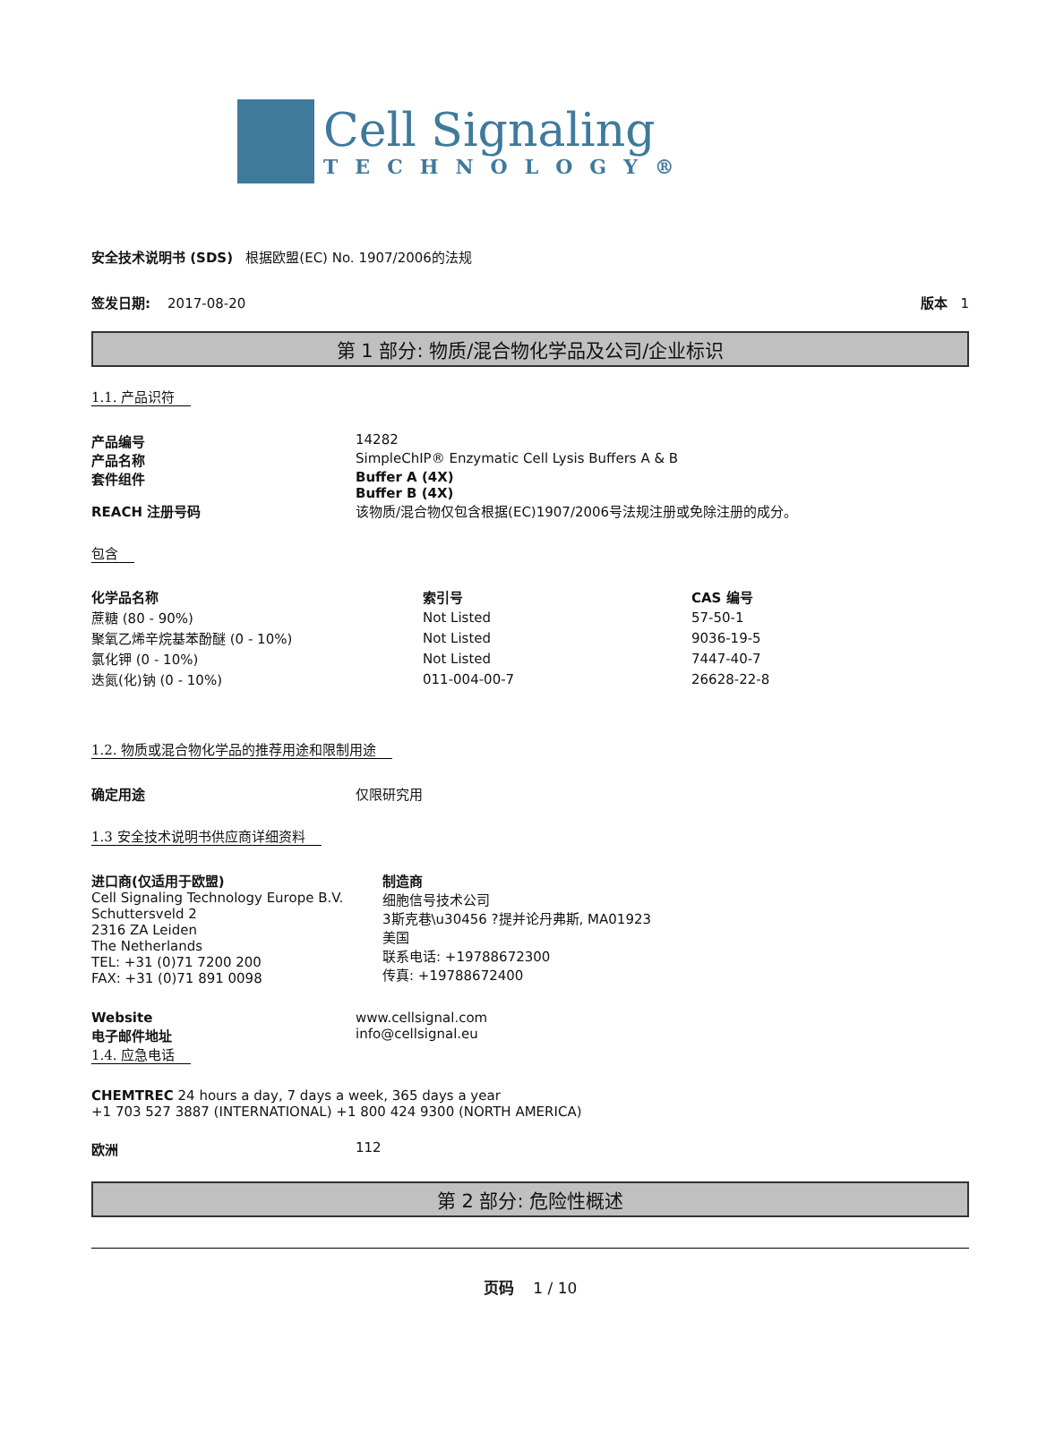Cell Signaling
TECHNOLOGY®
安全技术说明书 (SDS) 根据欧盟(EC) No. 1907/2006的法规
签发日期: 2017-08-20 版本 1
第 1 部分: 物质/混合物化学品及公司/企业标识
1.1. 产品识符
产品编号 14282
产品名称 SimpleChIP® Enzymatic Cell Lysis Buffers A & B
套件组件 Buffer A (4X)
Buffer B (4X)
REACH 注册号码 该物质/混合物仅包含根据(EC)1907/2006号法规注册或免除注册的成分。
包含
| 化学品名称 | 索引号 | CAS 编号 |
| --- | --- | --- |
| 蔗糖 (80 - 90%) | Not Listed | 57-50-1 |
| 聚氧乙烯辛烷基苯酚醚 (0 - 10%) | Not Listed | 9036-19-5 |
| 氯化钾 (0 - 10%) | Not Listed | 7447-40-7 |
| 迭氮(化)钠 (0 - 10%) | 011-004-00-7 | 26628-22-8 |
1.2. 物质或混合物化学品的推荐用途和限制用途
确定用途 仅限研究用
1.3 安全技术说明书供应商详细资料
进口商(仅适用于欧盟)
Cell Signaling Technology Europe B.V.
Schuttersveld 2
2316 ZA Leiden
The Netherlands
TEL: +31 (0)71 7200 200
FAX: +31 (0)71 891 0098
制造商
细胞信号技术公司
3斯克巷\u30456 ?提并论丹弗斯, MA01923
美国
联系电话: +19788672300
传真: +19788672400
Website
电子邮件地址
www.cellsignal.com
info@cellsignal.eu
1.4. 应急电话
CHEMTREC 24 hours a day, 7 days a week, 365 days a year
+1 703 527 3887 (INTERNATIONAL) +1 800 424 9300 (NORTH AMERICA)
欧洲 112
第 2 部分: 危险性概述
页码 1 / 10